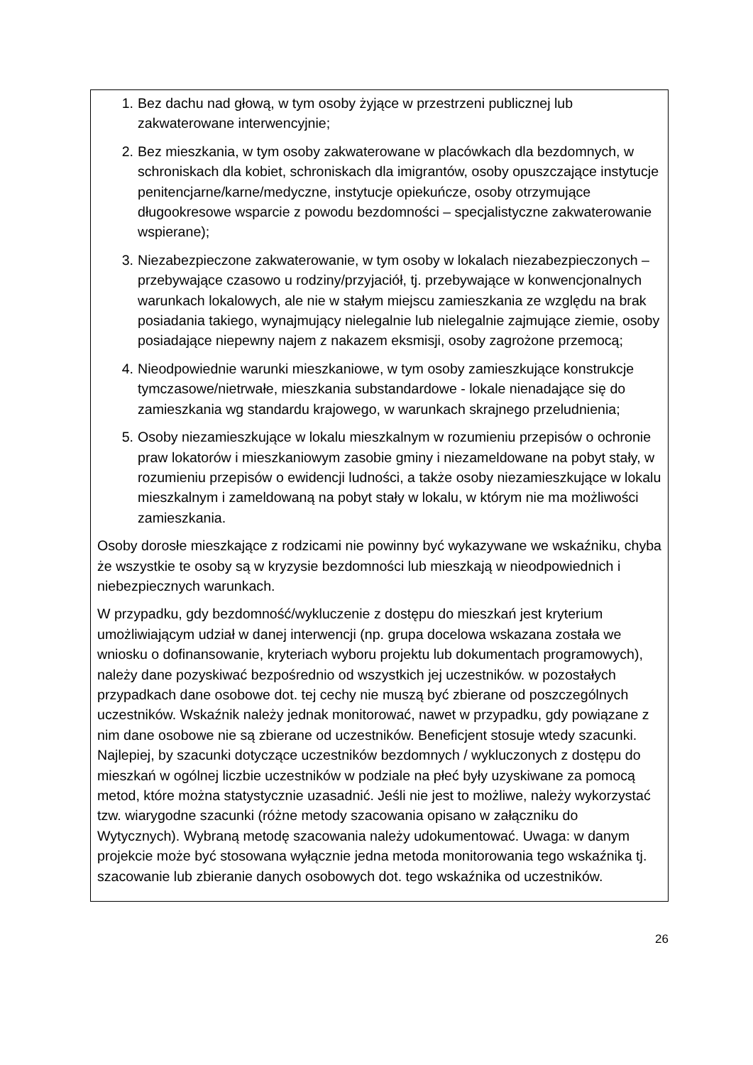| 1. Bez dachu nad głową, w tym osoby żyjące w przestrzeni publicznej lub zakwaterowane interwencyjnie; 2. Bez mieszkania, w tym osoby zakwaterowane w placówkach dla bezdomnych, w schroniskach dla kobiet, schroniskach dla imigrantów, osoby opuszczające instytucje penitencjarne/karne/medyczne, instytucje opiekuńcze, osoby otrzymujące długookresowe wsparcie z powodu bezdomności – specjalistyczne zakwaterowanie wspierane); 3. Niezabezpieczone zakwaterowanie, w tym osoby w lokalach niezabezpieczonych – przebywające czasowo u rodziny/przyjaciół, tj. przebywające w konwencjonalnych warunkach lokalowych, ale nie w stałym miejscu zamieszkania ze względu na brak posiadania takiego, wynajmujący nielegalnie lub nielegalnie zajmujące ziemie, osoby posiadające niepewny najem z nakazem eksmisji, osoby zagrożone przemocą; 4. Nieodpowiednie warunki mieszkaniowe, w tym osoby zamieszkujące konstrukcje tymczasowe/nietrwałe, mieszkania substandardowe - lokale nienadające się do zamieszkania wg standardu krajowego, w warunkach skrajnego przeludnienia; 5. Osoby niezamieszkujące w lokalu mieszkalnym w rozumieniu przepisów o ochronie praw lokatorów i mieszkaniowym zasobie gminy i niezameldowane na pobyt stały, w rozumieniu przepisów o ewidencji ludności, a także osoby niezamieszkujące w lokalu mieszkalnym i zameldowaną na pobyt stały w lokalu, w którym nie ma możliwości zamieszkania. Osoby dorosłe mieszkające z rodzicami nie powinny być wykazywane we wskaźniku, chyba że wszystkie te osoby są w kryzysie bezdomności lub mieszkają w nieodpowiednich i niebezpiecznych warunkach. W przypadku, gdy bezdomność/wykluczenie z dostępu do mieszkań jest kryterium umożliwiającym udział w danej interwencji (np. grupa docelowa wskazana została we wniosku o dofinansowanie, kryteriach wyboru projektu lub dokumentach programowych), należy dane pozyskiwać bezpośrednio od wszystkich jej uczestników. w pozostałych przypadkach dane osobowe dot. tej cechy nie muszą być zbierane od poszczególnych uczestników. Wskaźnik należy jednak monitorować, nawet w przypadku, gdy powiązane z nim dane osobowe nie są zbierane od uczestników. Beneficjent stosuje wtedy szacunki. Najlepiej, by szacunki dotyczące uczestników bezdomnych / wykluczonych z dostępu do mieszkań w ogólnej liczbie uczestników w podziale na płeć były uzyskiwane za pomocą metod, które można statystycznie uzasadnić. Jeśli nie jest to możliwe, należy wykorzystać tzw. wiarygodne szacunki (różne metody szacowania opisano w załączniku do Wytycznych). Wybraną metodę szacowania należy udokumentować. Uwaga: w danym projekcie może być stosowana wyłącznie jedna metoda monitorowania tego wskaźnika tj. szacowanie lub zbieranie danych osobowych dot. tego wskaźnika od uczestników. |
26